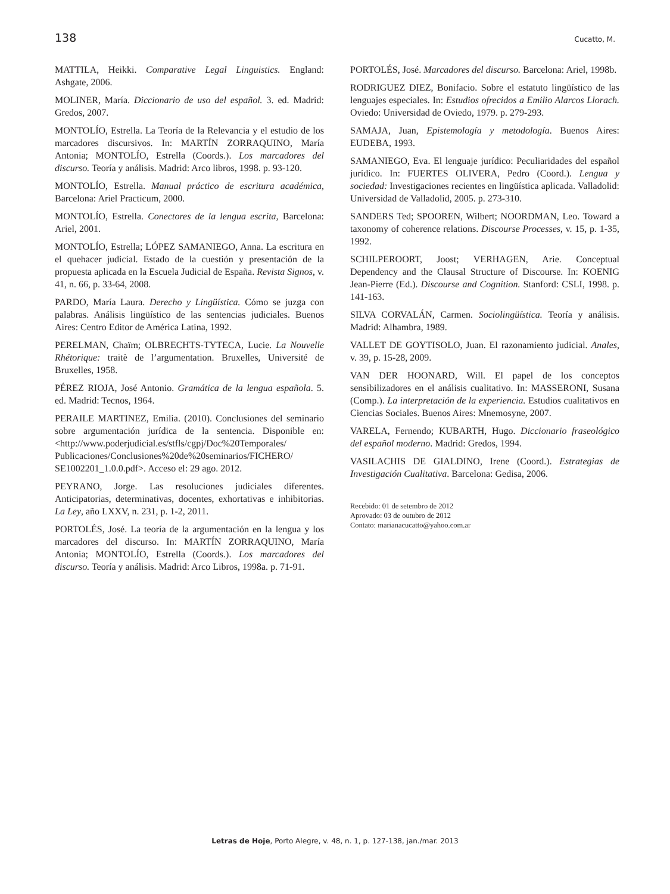138 Cucatto, M.
MATTILA, Heikki. Comparative Legal Linguistics. England: Ashgate, 2006.
MOLINER, María. Diccionario de uso del español. 3. ed. Madrid: Gredos, 2007.
MONTOLÍO, Estrella. La Teoría de la Relevancia y el estudio de los marcadores discursivos. In: MARTÍN ZORRAQUINO, María Antonia; MONTOLÍO, Estrella (Coords.). Los marcadores del discurso. Teoría y análisis. Madrid: Arco libros, 1998. p. 93-120.
MONTOLÍO, Estrella. Manual práctico de escritura académica, Barcelona: Ariel Practicum, 2000.
MONTOLÍO, Estrella. Conectores de la lengua escrita, Barcelona: Ariel, 2001.
MONTOLÍO, Estrella; LÓPEZ SAMANIEGO, Anna. La escritura en el quehacer judicial. Estado de la cuestión y presentación de la propuesta aplicada en la Escuela Judicial de España. Revista Signos, v. 41, n. 66, p. 33-64, 2008.
PARDO, María Laura. Derecho y Lingüística. Cómo se juzga con palabras. Análisis lingüístico de las sentencias judiciales. Buenos Aires: Centro Editor de América Latina, 1992.
PERELMAN, Chaïm; OLBRECHTS-TYTECA, Lucie. La Nouvelle Rhétorique: traitè de l’argumentation. Bruxelles, Université de Bruxelles, 1958.
PÉREZ RIOJA, José Antonio. Gramática de la lengua española. 5. ed. Madrid: Tecnos, 1964.
PERAILE MARTINEZ, Emilia. (2010). Conclusiones del seminario sobre argumentación jurídica de la sentencia. Disponible en: <http://www.poderjudicial.es/stfls/cgpj/Doc%20Temporales/ Publicaciones/Conclusiones%20de%20seminarios/FICHERO/ SE1002201_1.0.0.pdf>. Acceso el: 29 ago. 2012.
PEYRANO, Jorge. Las resoluciones judiciales diferentes. Anticipatorias, determinativas, docentes, exhortativas e inhibitorias. La Ley, año LXXV, n. 231, p. 1-2, 2011.
PORTOLÉS, José. La teoría de la argumentación en la lengua y los marcadores del discurso. In: MARTÍN ZORRAQUINO, María Antonia; MONTOLÍO, Estrella (Coords.). Los marcadores del discurso. Teoría y análisis. Madrid: Arco Libros, 1998a. p. 71-91.
PORTOLÉS, José. Marcadores del discurso. Barcelona: Ariel, 1998b.
RODRIGUEZ DIEZ, Bonifacio. Sobre el estatuto lingüístico de las lenguajes especiales. In: Estudios ofrecidos a Emilio Alarcos Llorach. Oviedo: Universidad de Oviedo, 1979. p. 279-293.
SAMAJA, Juan, Epistemología y metodología. Buenos Aires: EUDEBA, 1993.
SAMANIEGO, Eva. El lenguaje jurídico: Peculiaridades del español jurídico. In: FUERTES OLIVERA, Pedro (Coord.). Lengua y sociedad: Investigaciones recientes en lingüística aplicada. Valladolid: Universidad de Valladolid, 2005. p. 273-310.
SANDERS Ted; SPOOREN, Wilbert; NOORDMAN, Leo. Toward a taxonomy of coherence relations. Discourse Processes, v. 15, p. 1-35, 1992.
SCHILPEROORT, Joost; VERHAGEN, Arie. Conceptual Dependency and the Clausal Structure of Discourse. In: KOENIG Jean-Pierre (Ed.). Discourse and Cognition. Stanford: CSLI, 1998. p. 141-163.
SILVA CORVALÁN, Carmen. Sociolingüística. Teoría y análisis. Madrid: Alhambra, 1989.
VALLET DE GOYTISOLO, Juan. El razonamiento judicial. Anales, v. 39, p. 15-28, 2009.
VAN DER HOONARD, Will. El papel de los conceptos sensibilizadores en el análisis cualitativo. In: MASSERONI, Susana (Comp.). La interpretación de la experiencia. Estudios cualitativos en Ciencias Sociales. Buenos Aires: Mnemosyne, 2007.
VARELA, Fernendo; KUBARTH, Hugo. Diccionario fraseológico del español moderno. Madrid: Gredos, 1994.
VASILACHIS DE GIALDINO, Irene (Coord.). Estrategias de Investigación Cualitativa. Barcelona: Gedisa, 2006.
Recebido: 01 de setembro de 2012
Aprovado: 03 de outubro de 2012
Contato: marianacucatto@yahoo.com.ar
Letras de Hoje, Porto Alegre, v. 48, n. 1, p. 127-138, jan./mar. 2013